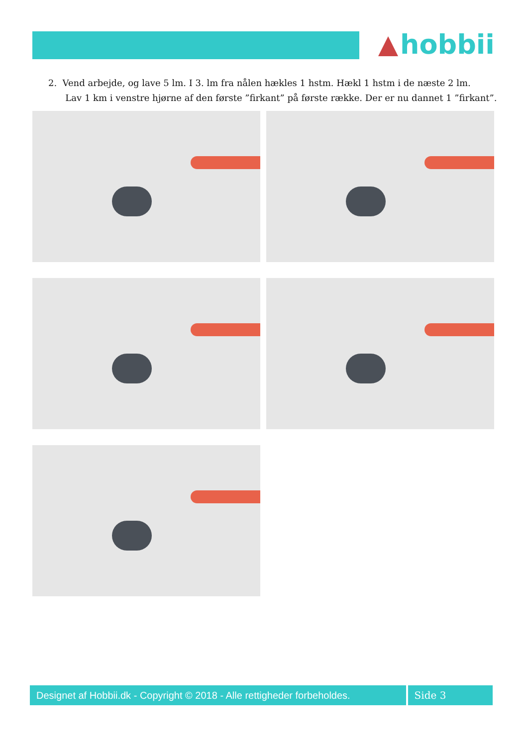hobbii
2. Vend arbejde, og lave 5 lm. I 3. lm fra nålen hækles 1 hstm. Hækl 1 hstm i de næste 2 lm.
Lav 1 km i venstre hjørne af den første ”firkant” på første række. Der er nu dannet 1 ”firkant”.
Designet af Hobbii.dk - Copyright © 2018 - Alle rettigheder forbeholdes.
Side 3